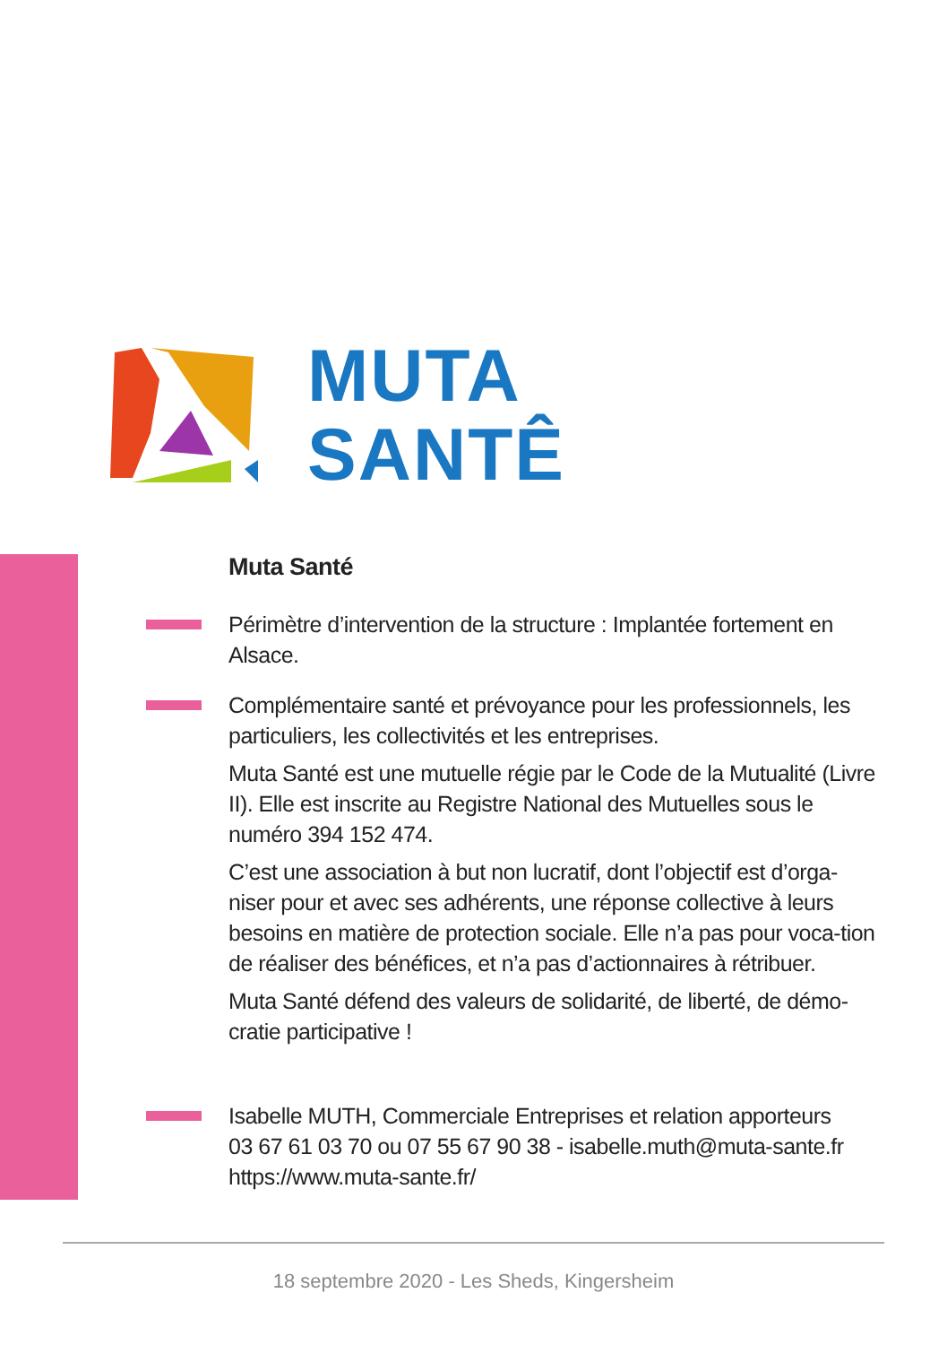MUTA
SANTÊ
Muta Santé
Périmètre d’intervention de la structure : Implantée fortement en Alsace.
Complémentaire santé et prévoyance pour les professionnels, les particuliers, les collectivités et les entreprises.
Muta Santé est une mutuelle régie par le Code de la Mutualité (Livre II). Elle est inscrite au Registre National des Mutuelles sous le numéro 394 152 474.
C’est une association à but non lucratif, dont l’objectif est d’orga-niser pour et avec ses adhérents, une réponse collective à leurs besoins en matière de protection sociale. Elle n’a pas pour voca-tion de réaliser des bénéfices, et n’a pas d’actionnaires à rétribuer.
Muta Santé défend des valeurs de solidarité, de liberté, de démo-cratie participative !
Isabelle MUTH, Commerciale Entreprises et relation apporteurs
03 67 61 03 70 ou 07 55 67 90 38 - isabelle.muth@muta-sante.fr
https://www.muta-sante.fr/
18 septembre 2020 - Les Sheds, Kingersheim